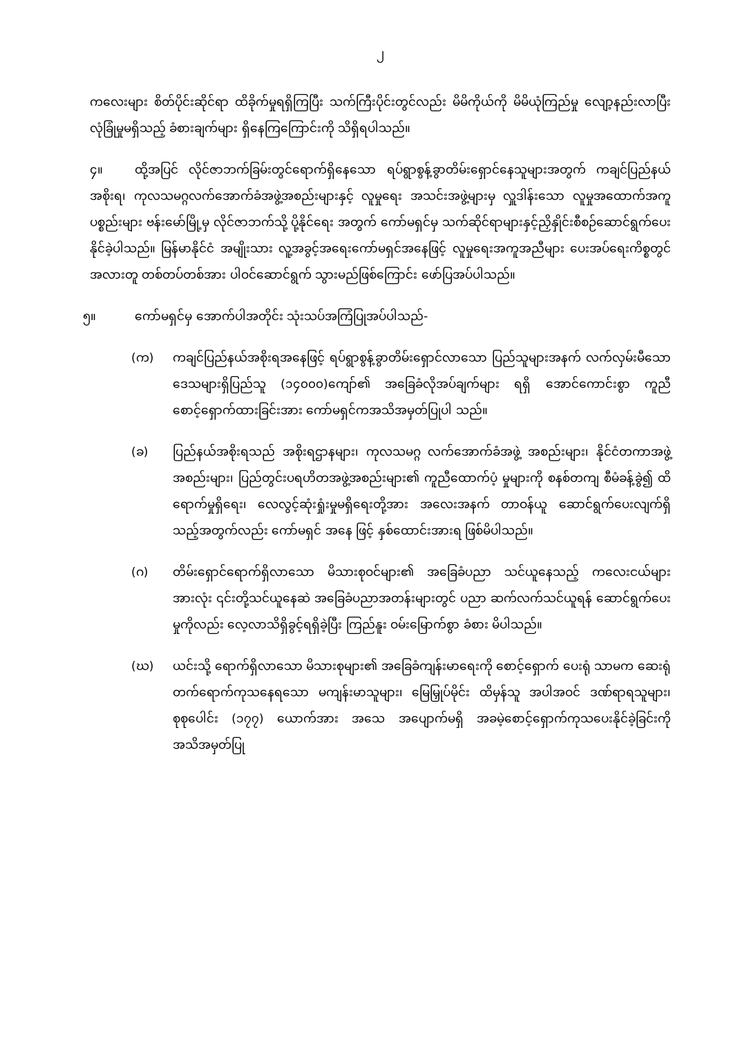၂
ကလေးများ စိတ်ပိုင်းဆိုင်ရာ ထိခိုက်မှုရရှိကြပြီး သက်ကြီးပိုင်းတွင်လည်း မိမိကိုယ်ကို မိမိယုံကြည်မှု လျော့နည်းလာပြီး လုံခြုံမှုမရှိသည့် ခံစားချက်များ ရှိနေကြကြောင်းကို သိရှိရပါသည်။
၄။ ထို့အပြင် လိုင်ဇာဘက်ခြမ်းတွင်ရောက်ရှိနေသော ရပ်ရွာစွန့်ခွာတိမ်းရှောင်နေသူများအတွက် ကချင်ပြည်နယ်အစိုးရ၊ ကုလသမဂ္ဂလက်အောက်ခံအဖွဲ့အစည်းများနှင့် လူမှုရေး အသင်းအဖွဲ့များမှ လှူဒါန်းသော လူမှုအထောက်အကူပစ္စည်းများ ဗန်းမော်မြို့မှ လိုင်ဇာဘက်သို့ ပို့နိုင်ရေး အတွက် ကော်မရှင်မှ သက်ဆိုင်ရာများနှင့်ညှိနှိုင်းစီစဉ်ဆောင်ရွက်ပေးနိုင်ခဲ့ပါသည်။ မြန်မာနိုင်ငံ အမျိုးသား လူ့အခွင့်အရေးကော်မရှင်အနေဖြင့် လူမှုရေးအကူအညီများ ပေးအပ်ရေးကိစ္စတွင် အလားတူ တစ်တပ်တစ်အား ပါဝင်ဆောင်ရွက် သွားမည်ဖြစ်ကြောင်း ဖော်ပြအပ်ပါသည်။
၅။ ကော်မရှင်မှ အောက်ပါအတိုင်း သုံးသပ်အကြံပြုအပ်ပါသည်-
(က) ကချင်ပြည်နယ်အစိုးရအနေဖြင့် ရပ်ရွာစွန့်ခွာတိမ်းရှောင်လာသော ပြည်သူများအနက် လက်လှမ်းမီသော ဒေသများရှိပြည်သူ (၁၄၀၀၀)ကျော်၏ အခြေခံလိုအပ်ချက်များ ရရှိ အောင်ကောင်းစွာ ကူညီစောင့်ရှောက်ထားခြင်းအား ကော်မရှင်ကအသိအမှတ်ပြုပါ သည်။
(ခ) ပြည်နယ်အစိုးရသည် အစိုးရဌာနများ၊ ကုလသမဂ္ဂ လက်အောက်ခံအဖွဲ့ အစည်းများ၊ နိုင်ငံတကာအဖွဲ့အစည်းများ၊ ပြည်တွင်းပရဟိတအဖွဲ့အစည်းများ၏ ကူညီထောက်ပံ့ မှုများကို စနစ်တကျ စီမံခန့်ခွဲ၍ ထိရောက်မှုရှိရေး၊ လေလွင့်ဆုံးရှုံးမှုမရှိရေးတို့အား အလေးအနက် တာဝန်ယူ ဆောင်ရွက်ပေးလျက်ရှိသည့်အတွက်လည်း ကော်မရှင် အနေ ဖြင့် နှစ်ထောင်းအားရ ဖြစ်မိပါသည်။
(ဂ) တိမ်းရှောင်ရောက်ရှိလာသော မိသားစုဝင်များ၏ အခြေခံပညာ သင်ယူနေသည့် ကလေးငယ်များအားလုံး ၎င်းတို့သင်ယူနေဆဲ အခြေခံပညာအတန်းများတွင် ပညာ ဆက်လက်သင်ယူရန် ဆောင်ရွက်ပေးမှုကိုလည်း လေ့လာသိရှိခွင့်ရရှိခဲ့ပြီး ကြည်နူး ဝမ်းမြောက်စွာ ခံစား မိပါသည်။
(ဃ) ယင်းသို့ ရောက်ရှိလာသော မိသားစုများ၏ အခြေခံကျန်းမာရေးကို စောင့်ရှောက် ပေးရုံ သာမက ဆေးရုံတက်ရောက်ကုသနေရသော မကျန်းမာသူများ၊ မြေမြှုပ်မိုင်း ထိမှန်သူ အပါအဝင် ဒဏ်ရာရသူများ၊ စုစုပေါင်း (၁၇၇) ယောက်အား အသေ အပျောက်မရှိ အခမဲ့စောင့်ရှောက်ကုသပေးနိုင်ခဲ့ခြင်းကို အသိအမှတ်ပြု